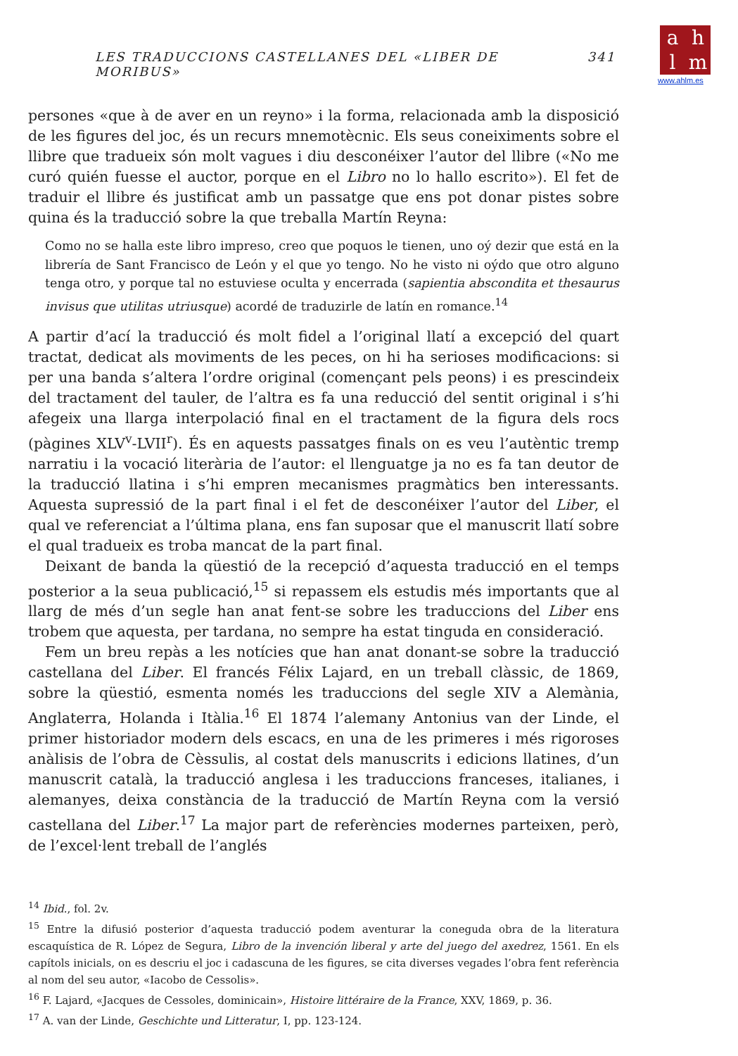ahlm
www.ahlm.es
LES TRADUCCIONS CASTELLANES DEL «LIBER DE MORIBUS» 341
persones «que à de aver en un reyno» i la forma, relacionada amb la disposició de les figures del joc, és un recurs mnemotècnic. Els seus coneiximents sobre el llibre que tradueix són molt vagues i diu desconéixer l’autor del llibre («No me curó quién fuesse el auctor, porque en el Libro no lo hallo escrito»). El fet de traduir el llibre és justificat amb un passatge que ens pot donar pistes sobre quina és la traducció sobre la que treballa Martín Reyna:
Como no se halla este libro impreso, creo que poquos le tienen, uno oý dezir que está en la librería de Sant Francisco de León y el que yo tengo. No he visto ni oýdo que otro alguno tenga otro, y porque tal no estuviese oculta y encerrada (sapientia abscondita et thesaurus invisus que utilitas utriusque) acordé de traduzirle de latín en romance.<sup>14</sup>
A partir d’ací la traducció és molt fidel a l’original llatí a excepció del quart tractat, dedicat als moviments de les peces, on hi ha serioses modificacions: si per una banda s’altera l’ordre original (començant pels peons) i es prescindeix del tractament del tauler, de l’altra es fa una reducció del sentit original i s’hi afegeix una llarga interpolació final en el tractament de la figura dels rocs (pàgines XLV<sup>v</sup>-LVII<sup>r</sup>). És en aquests passatges finals on es veu l’autèntic tremp narratiu i la vocació literària de l’autor: el llenguatge ja no es fa tan deutor de la traducció llatina i s’hi empren mecanismes pragmàtics ben interessants. Aquesta supressió de la part final i el fet de desconéixer l’autor del Liber, el qual ve referenciat a l’última plana, ens fan suposar que el manuscrit llatí sobre el qual tradueix es troba mancat de la part final.
Deixant de banda la qüestió de la recepció d’aquesta traducció en el temps posterior a la seua publicació,<sup>15</sup> si repassem els estudis més importants que al llarg de més d’un segle han anat fent-se sobre les traduccions del Liber ens trobem que aquesta, per tardana, no sempre ha estat tinguda en consideració.
Fem un breu repàs a les notícies que han anat donant-se sobre la traducció castellana del Liber. El francés Félix Lajard, en un treball clàssic, de 1869, sobre la qüestió, esmenta només les traduccions del segle XIV a Alemània, Anglaterra, Holanda i Itàlia.<sup>16</sup> El 1874 l’alemany Antonius van der Linde, el primer historiador modern dels escacs, en una de les primeres i més rigoroses anàlisis de l’obra de Cèssulis, al costat dels manuscrits i edicions llatines, d’un manuscrit català, la traducció anglesa i les traduccions franceses, italianes, i alemanyes, deixa constància de la traducció de Martín Reyna com la versió castellana del Liber.<sup>17</sup> La major part de referències modernes parteixen, però, de l’excel·lent treball de l’anglés
<sup>14</sup> Ibid., fol. 2v.
<sup>15</sup> Entre la difusió posterior d’aquesta traducció podem aventurar la coneguda obra de la literatura escaquística de R. López de Segura, Libro de la invención liberal y arte del juego del axedrez, 1561. En els capítols inicials, on es descriu el joc i cadascuna de les figures, se cita diverses vegades l’obra fent referència al nom del seu autor, «Iacobo de Cessolis».
<sup>16</sup> F. Lajard, «Jacques de Cessoles, dominicain», Histoire littéraire de la France, XXV, 1869, p. 36.
<sup>17</sup> A. van der Linde, Geschichte und Litteratur, I, pp. 123-124.